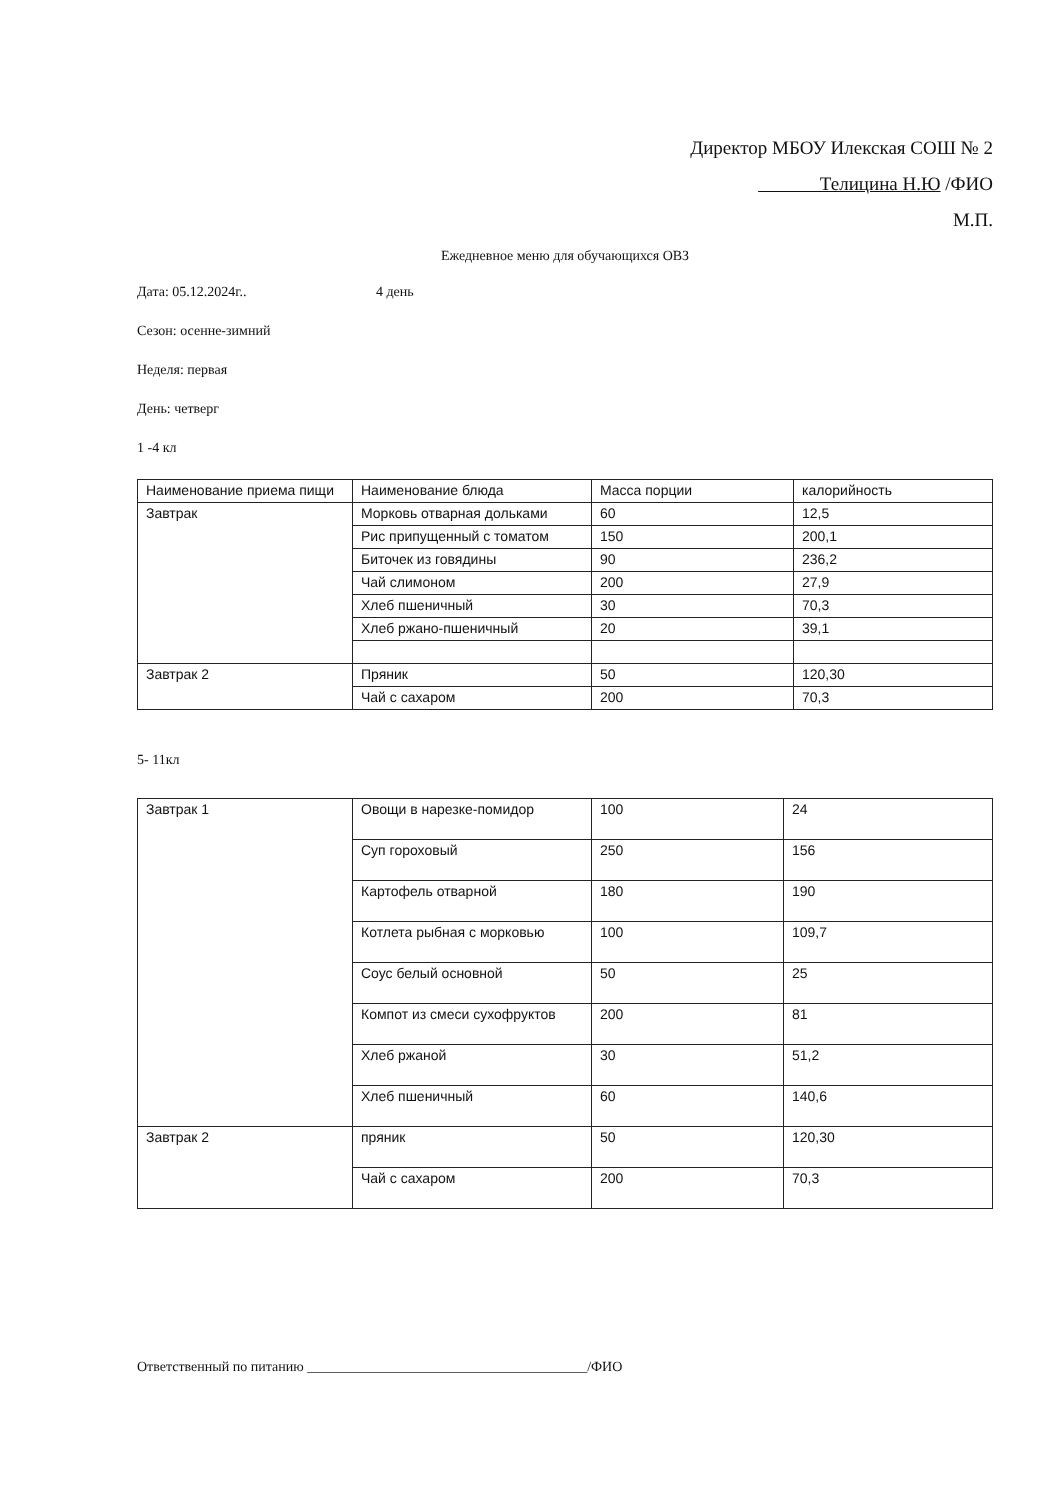Директор МБОУ Илекская СОШ № 2
Телицина Н.Ю /ФИО
М.П.
Ежедневное меню для обучающихся ОВЗ
Дата: 05.12.2024г.. 4 день
Сезон: осенне-зимний
Неделя: первая
День: четверг
1 -4 кл
| Наименование приема пищи | Наименование блюда | Масса порции | калорийность |
| Завтрак | Морковь отварная дольками | 60 | 12,5 |
| | Рис припущенный с томатом | 150 | 200,1 |
| | Биточек из говядины | 90 | 236,2 |
| | Чай слимоном | 200 | 27,9 |
| | Хлеб пшеничный | 30 | 70,3 |
| | Хлеб ржано-пшеничный | 20 | 39,1 |
| Завтрак 2 | Пряник | 50 | 120,30 |
| | Чай с сахаром | 200 | 70,3 |
5- 11кл
| Завтрак 1 | Овощи в нарезке-помидор | 100 | 24 |
| | Суп гороховый | 250 | 156 |
| | Картофель отварной | 180 | 190 |
| | Котлета рыбная с морковью | 100 | 109,7 |
| | Соус белый основной | 50 | 25 |
| | Компот из смеси сухофруктов | 200 | 81 |
| | Хлеб ржаной | 30 | 51,2 |
| | Хлеб пшеничный | 60 | 140,6 |
| Завтрак 2 | пряник | 50 | 120,30 |
| | Чай с сахаром | 200 | 70,3 |
Ответственный по питанию ________________________________________/ФИО